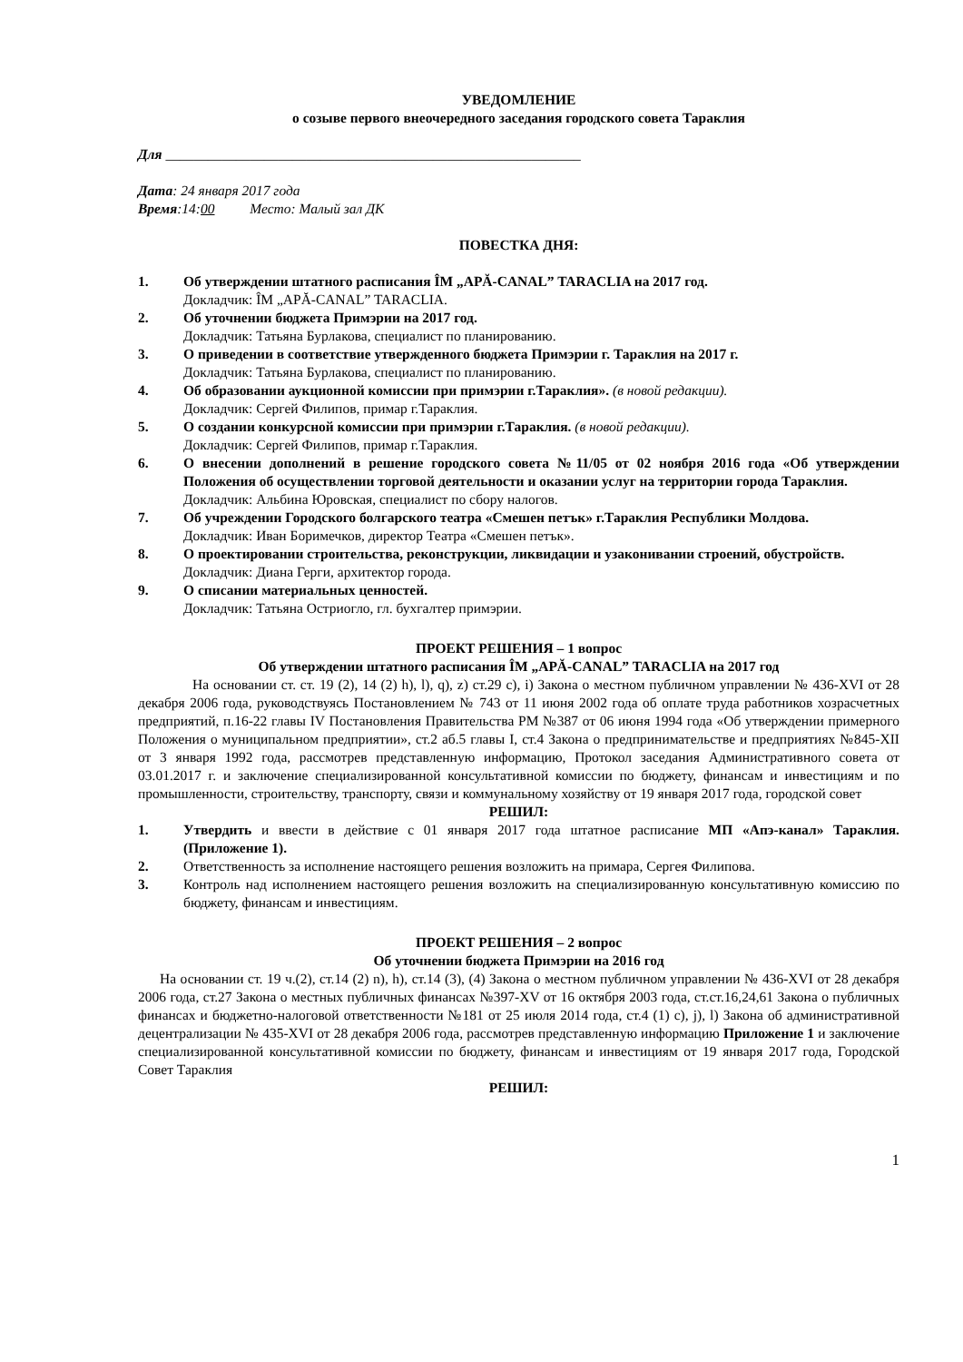УВЕДОМЛЕНИЕ
о созыве первого внеочередного заседания городского совета Тараклия
Для ___________________________________________________________
Дата: 24 января 2017 года
Время:14:00 Место: Малый зал ДК
ПОВЕСТКА ДНЯ:
1. Об утверждении штатного расписания ÎM „APĂ-CANAL” TARACLIA на 2017 год.
Докладчик: ÎM „APĂ-CANAL” TARACLIA.
2. Об уточнении бюджета Примэрии на 2017 год.
Докладчик: Татьяна Бурлакова, специалист по планированию.
3. О приведении в соответствие утвержденного бюджета Примэрии г. Тараклия на 2017 г.
Докладчик: Татьяна Бурлакова, специалист по планированию.
4. Об образовании аукционной комиссии при примэрии г.Тараклия». (в новой редакции).
Докладчик: Сергей Филипов, примар г.Тараклия.
5. О создании конкурсной комиссии при примэрии г.Тараклия. (в новой редакции).
Докладчик: Сергей Филипов, примар г.Тараклия.
6. О внесении дополнений в решение городского совета №11/05 от 02 ноября 2016 года «Об утверждении Положения об осуществлении торговой деятельности и оказании услуг на территории города Тараклия.
Докладчик: Альбина Юровская, специалист по сбору налогов.
7. Об учреждении Городского болгарского театра «Смешен петък» г.Тараклия Республики Молдова.
Докладчик: Иван Боримечков, директор Театра «Смешен петък».
8. О проектировании строительства, реконструкции, ликвидации и узаконивании строений, обустройств.
Докладчик: Диана Герги, архитектор города.
9. О списании материальных ценностей.
Докладчик: Татьяна Остриогло, гл. бухгалтер примэрии.
ПРОЕКТ РЕШЕНИЯ – 1 вопрос
Об утверждении штатного расписания ÎM „APĂ-CANAL” TARACLIA на 2017 год
На основании ст. ст. 19 (2), 14 (2) h), l), q), z) ст.29 c), i) Закона о местном публичном управлении № 436-XVI от 28 декабря 2006 года, руководствуясь Постановлением № 743 от 11 июня 2002 года об оплате труда работников хозрасчетных предприятий, п.16-22 главы IV Постановления Правительства РМ №387 от 06 июня 1994 года «Об утверждении примерного Положения о муниципальном предприятии», ст.2 аб.5 главы I, ст.4 Закона о предпринимательстве и предприятиях №845-XII от 3 января 1992 года, рассмотрев представленную информацию, Протокол заседания Административного совета от 03.01.2017 г. и заключение специализированной консультативной комиссии по бюджету, финансам и инвестициям и по промышленности, строительству, транспорту, связи и коммунальному хозяйству от 19 января 2017 года, городской совет
РЕШИЛ:
1. Утвердить и ввести в действие с 01 января 2017 года штатное расписание МП «Апэ-канал» Тараклия. (Приложение 1).
2. Ответственность за исполнение настоящего решения возложить на примара, Сергея Филипова.
3. Контроль над исполнением настоящего решения возложить на специализированную консультативную комиссию по бюджету, финансам и инвестициям.
ПРОЕКТ РЕШЕНИЯ – 2 вопрос
Об уточнении бюджета Примэрии на 2016 год
На основании ст. 19 ч.(2), ст.14 (2) n), h), ст.14 (3), (4) Закона о местном публичном управлении № 436-XVI от 28 декабря 2006 года, ст.27 Закона о местных публичных финансах №397-XV от 16 октября 2003 года, ст.ст.16,24,61 Закона о публичных финансах и бюджетно-налоговой ответственности №181 от 25 июля 2014 года, ст.4 (1) c), j), l) Закона об административной децентрализации № 435-XVI от 28 декабря 2006 года, рассмотрев представленную информацию Приложение 1 и заключение специализированной консультативной комиссии по бюджету, финансам и инвестициям от 19 января 2017 года, Городской Совет Тараклия
РЕШИЛ:
1